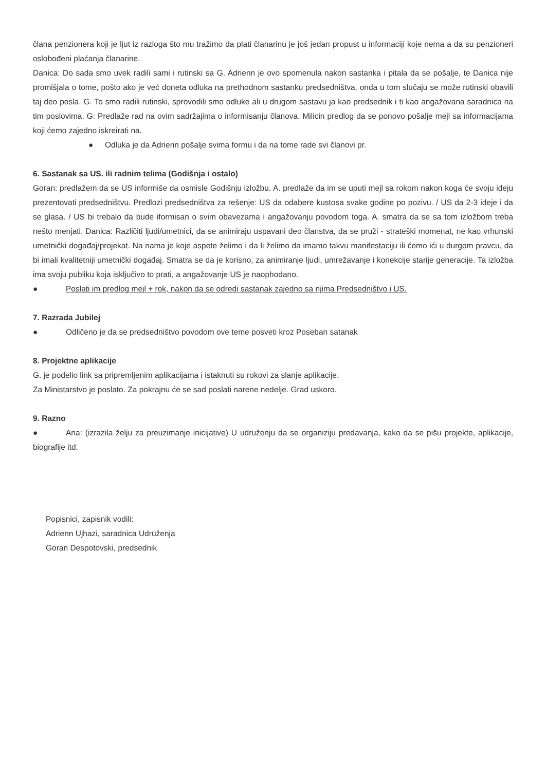člana penzionera koji je ljut iz razloga što mu tražimo da plati članarinu je još jedan propust u informaciji koje nema a da su penzioneri oslobođeni plaćanja članarine.
Danica: Do sada smo uvek radili sami i rutinski sa G. Adrienn je ovo spomenula nakon sastanka i pitala da se pošalje, te Danica nije promišjala o tome, pošto ako je već doneta odluka na prethodnom sastanku predsedništva, onda u tom slučaju se može rutinski obavili taj deo posla. G. To smo radili rutinski, sprovodili smo odluke ali u drugom sastavu ja kao predsednik i ti kao angažovana saradnica na tim poslovima. G: Predlaže rad na ovim sadržajima o informisanju članova. Milicin predlog da se ponovo pošalje mejl sa informacijama koji ćemo zajedno iskreirati na.
● Odluka je da Adrienn pošalje svima formu i da na tome rade svi članovi pr.
6. Sastanak sa US. ili radnim telima (Godišnja i ostalo)
Goran: predlažem da se US informiše da osmisle Godišnju izložbu. A. predlaže da im se uputi mejl sa rokom nakon koga će svoju ideju prezentovati predsedništvu. Predlozi predsedništva za rešenje: US da odabere kustosa svake godine po pozivu. / US da 2-3 ideje i da se glasa. / US bi trebalo da bude iformisan o svim obavezama i angažovanju povodom toga. A. smatra da se sa tom izložbom treba nešto menjati. Danica: Različiti ljudi/umetnici, da se animiraju uspavani deo članstva, da se pruži - strateški momenat, ne kao vrhunski umetnički događaj/projekat. Na nama je koje aspete želimo i da li želimo da imamo takvu manifestaciju ili ćemo ići u durgom pravcu, da bi imali kvalitetniji umetnički događaj. Smatra se da je korisno, za animiranje ljudi, umrežavanje i konekcije starije generacije. Ta izložba ima svoju publiku koja isključivo to prati, a angažovanje US je naophodano.
● Poslati im predlog mejl + rok, nakon da se odredi sastanak zajedno sa njima Predsedništvo i US.
7. Razrada Jubilej
● Odličeno je da se predsedništvo povodom ove teme posveti kroz Poseban satanak
8. Projektne aplikacije
G. je podelio link sa pripremljenim aplikacijama i istaknuti su rokovi za slanje aplikacije.
Za Ministarstvo je poslato. Za pokrajnu će se sad poslati narene nedelje. Grad uskoro.
9. Razno
● Ana: (izrazila želju za preuzimanje inicijative) U udruženju da se organiziju predavanja, kako da se pišu projekte, aplikacije, biografije itd.
Popisnici, zapisnik vodili:
Adrienn Ujhazi, saradnica Udruženja
Goran Despotovski, predsednik